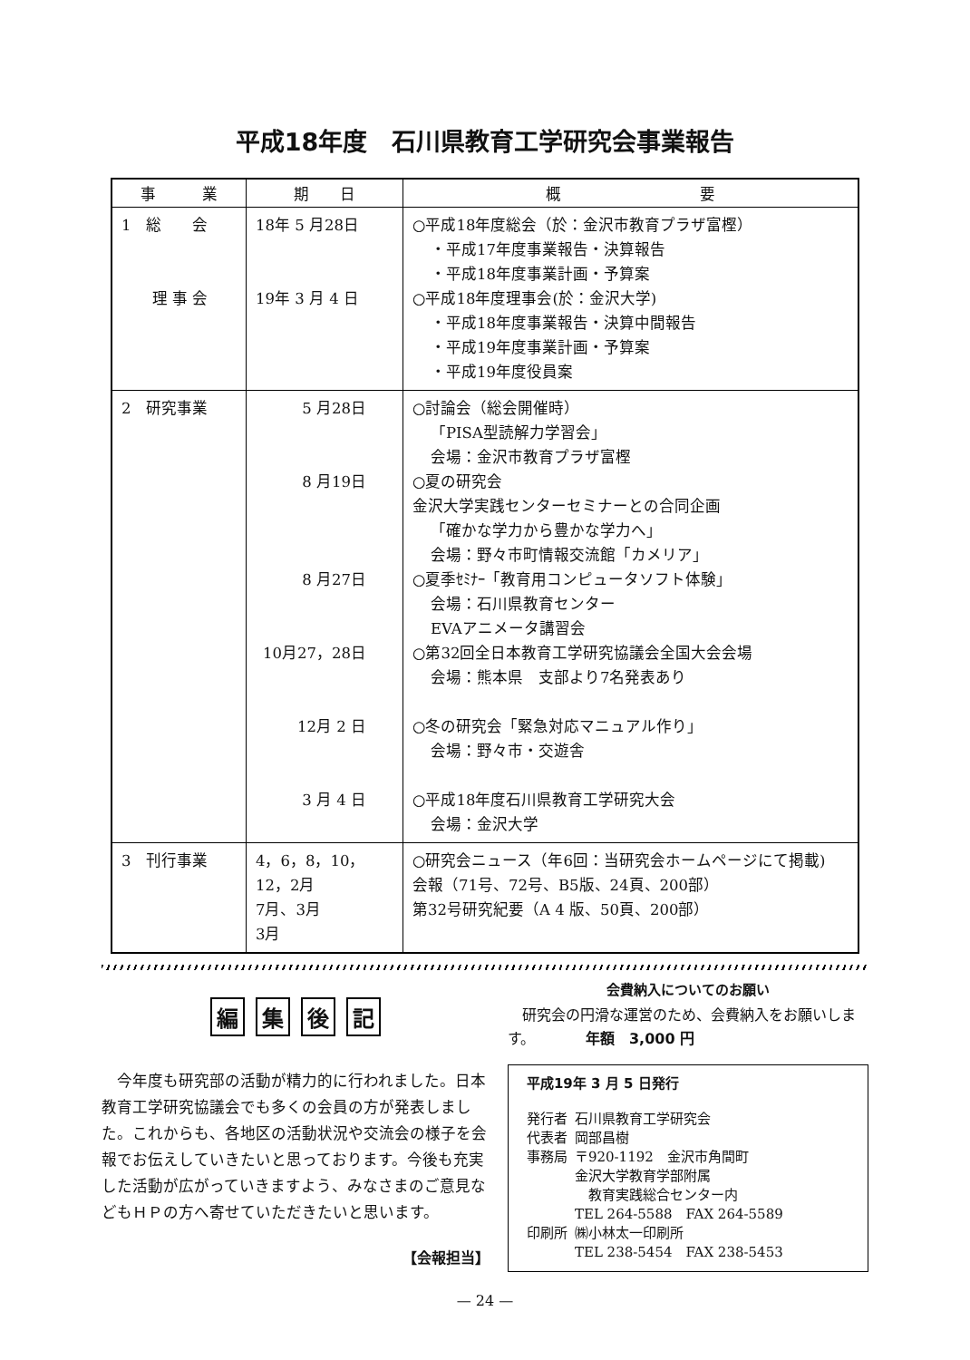平成18年度　石川県教育工学研究会事業報告
| 事 業 | 期 日 | 概 要 |
| --- | --- | --- |
| 1 総 会 理 事 会 | 18年 5 月28日 19年 3 月 4 日 | ○平成18年度総会（於：金沢市教育プラザ富樫） ・平成17年度事業報告・決算報告 ・平成18年度事業計画・予算案 ○平成18年度理事会(於：金沢大学) ・平成18年度事業報告・決算中間報告 ・平成19年度事業計画・予算案 ・平成19年度役員案 |
| 2 研究事業 | 5 月28日 8 月19日 8 月27日 10月27，28日 12月 2 日 3 月 4 日 | ○討論会（総会開催時） 「PISA型読解力学習会」 会場：金沢市教育プラザ富樫 ○夏の研究会 金沢大学実践センターセミナーとの合同企画 「確かな学力から豊かな学力へ」 会場：野々市町情報交流館「カメリア」 ○夏季ｾﾐﾅｰ「教育用コンピュータソフト体験」 会場：石川県教育センター EVAアニメータ講習会 ○第32回全日本教育工学研究協議会全国大会会場 会場：熊本県 支部より7名発表あり ○冬の研究会「緊急対応マニュアル作り」 会場：野々市・交遊舎 ○平成18年度石川県教育工学研究大会 会場：金沢大学 |
| 3 刊行事業 | 4，6，8，10，12，2月 7月、3月 3月 | ○研究会ニュース（年6回：当研究会ホームページにて掲載) 会報（71号、72号、B5版、24頁、200部） 第32号研究紀要（A 4 版、50頁、200部） |
編集後記
今年度も研究部の活動が精力的に行われました。日本教育工学研究協議会でも多くの会員の方が発表しました。これからも、各地区の活動状況や交流会の様子を会報でお伝えしていきたいと思っております。今後も充実した活動が広がっていきますよう、みなさまのご意見などもＨＰの方へ寄せていただきたいと思います。
【会報担当】
会費納入についてのお願い
　研究会の円滑な運営のため、会費納入をお願いします。　　　　年額　3,000 円
平成19年 3 月 5 日発行
| 発行者 | 石川県教育工学研究会 |
| 代表者 | 岡部昌樹 |
| 事務局 | 〒920-1192 金沢市角間町 金沢大学教育学部附属 教育実践総合センター内 TEL 264-5588 FAX 264-5589 |
| 印刷所 | ㈱小林太一印刷所 TEL 238-5454 FAX 238-5453 |
— 24 —